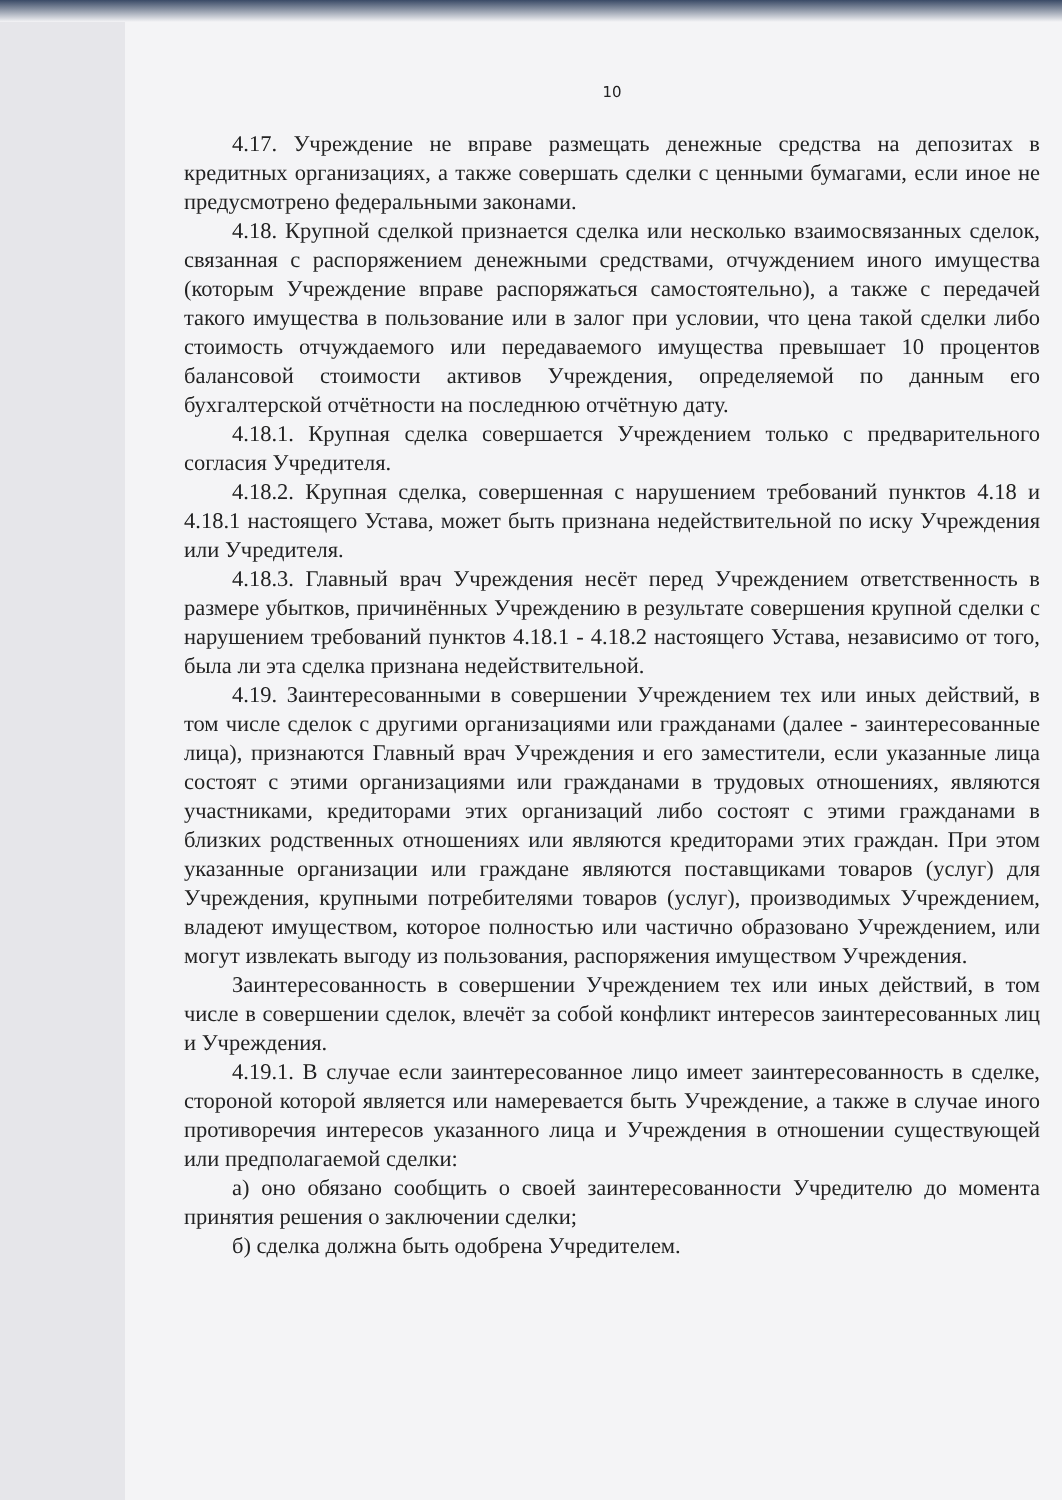10
4.17. Учреждение не вправе размещать денежные средства на депозитах в кредитных организациях, а также совершать сделки с ценными бумагами, если иное не предусмотрено федеральными законами.
4.18. Крупной сделкой признается сделка или несколько взаимосвязанных сделок, связанная с распоряжением денежными средствами, отчуждением иного имущества (которым Учреждение вправе распоряжаться самостоятельно), а также с передачей такого имущества в пользование или в залог при условии, что цена такой сделки либо стоимость отчуждаемого или передаваемого имущества превышает 10 процентов балансовой стоимости активов Учреждения, определяемой по данным его бухгалтерской отчётности на последнюю отчётную дату.
4.18.1. Крупная сделка совершается Учреждением только с предварительного согласия Учредителя.
4.18.2. Крупная сделка, совершенная с нарушением требований пунктов 4.18 и 4.18.1 настоящего Устава, может быть признана недействительной по иску Учреждения или Учредителя.
4.18.3. Главный врач Учреждения несёт перед Учреждением ответственность в размере убытков, причинённых Учреждению в результате совершения крупной сделки с нарушением требований пунктов 4.18.1 - 4.18.2 настоящего Устава, независимо от того, была ли эта сделка признана недействительной.
4.19. Заинтересованными в совершении Учреждением тех или иных действий, в том числе сделок с другими организациями или гражданами (далее - заинтересованные лица), признаются Главный врач Учреждения и его заместители, если указанные лица состоят с этими организациями или гражданами в трудовых отношениях, являются участниками, кредиторами этих организаций либо состоят с этими гражданами в близких родственных отношениях или являются кредиторами этих граждан. При этом указанные организации или граждане являются поставщиками товаров (услуг) для Учреждения, крупными потребителями товаров (услуг), производимых Учреждением, владеют имуществом, которое полностью или частично образовано Учреждением, или могут извлекать выгоду из пользования, распоряжения имуществом Учреждения.
Заинтересованность в совершении Учреждением тех или иных действий, в том числе в совершении сделок, влечёт за собой конфликт интересов заинтересованных лиц и Учреждения.
4.19.1. В случае если заинтересованное лицо имеет заинтересованность в сделке, стороной которой является или намеревается быть Учреждение, а также в случае иного противоречия интересов указанного лица и Учреждения в отношении существующей или предполагаемой сделки:
а) оно обязано сообщить о своей заинтересованности Учредителю до момента принятия решения о заключении сделки;
б) сделка должна быть одобрена Учредителем.